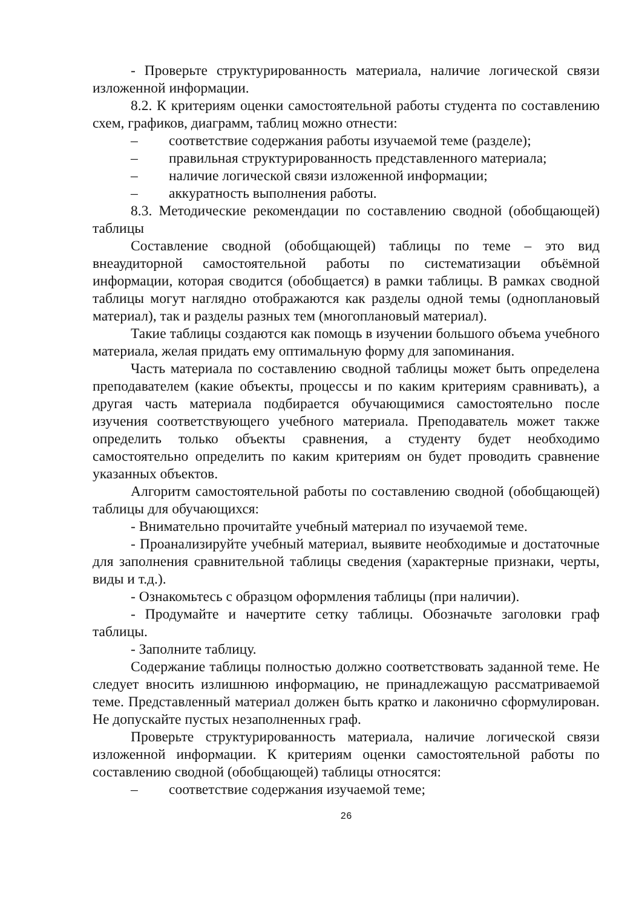- Проверьте структурированность материала, наличие логической связи изложенной информации.
8.2. К критериям оценки самостоятельной работы студента по составлению схем, графиков, диаграмм, таблиц можно отнести:
– соответствие содержания работы изучаемой теме (разделе);
– правильная структурированность представленного материала;
– наличие логической связи изложенной информации;
– аккуратность выполнения работы.
8.3. Методические рекомендации по составлению сводной (обобщающей) таблицы
Составление сводной (обобщающей) таблицы по теме – это вид внеаудиторной самостоятельной работы по систематизации объёмной информации, которая сводится (обобщается) в рамки таблицы. В рамках сводной таблицы могут наглядно отображаются как разделы одной темы (одноплановый материал), так и разделы разных тем (многоплановый материал).
Такие таблицы создаются как помощь в изучении большого объема учебного материала, желая придать ему оптимальную форму для запоминания.
Часть материала по составлению сводной таблицы может быть определена преподавателем (какие объекты, процессы и по каким критериям сравнивать), а другая часть материала подбирается обучающимися самостоятельно после изучения соответствующего учебного материала. Преподаватель может также определить только объекты сравнения, а студенту будет необходимо самостоятельно определить по каким критериям он будет проводить сравнение указанных объектов.
Алгоритм самостоятельной работы по составлению сводной (обобщающей) таблицы для обучающихся:
- Внимательно прочитайте учебный материал по изучаемой теме.
- Проанализируйте учебный материал, выявите необходимые и достаточные для заполнения сравнительной таблицы сведения (характерные признаки, черты, виды и т.д.).
- Ознакомьтесь с образцом оформления таблицы (при наличии).
- Продумайте и начертите сетку таблицы. Обозначьте заголовки граф таблицы.
- Заполните таблицу.
Содержание таблицы полностью должно соответствовать заданной теме. Не следует вносить излишнюю информацию, не принадлежащую рассматриваемой теме. Представленный материал должен быть кратко и лаконично сформулирован. Не допускайте пустых незаполненных граф.
Проверьте структурированность материала, наличие логической связи изложенной информации. К критериям оценки самостоятельной работы по составлению сводной (обобщающей) таблицы относятся:
– соответствие содержания изучаемой теме;
26